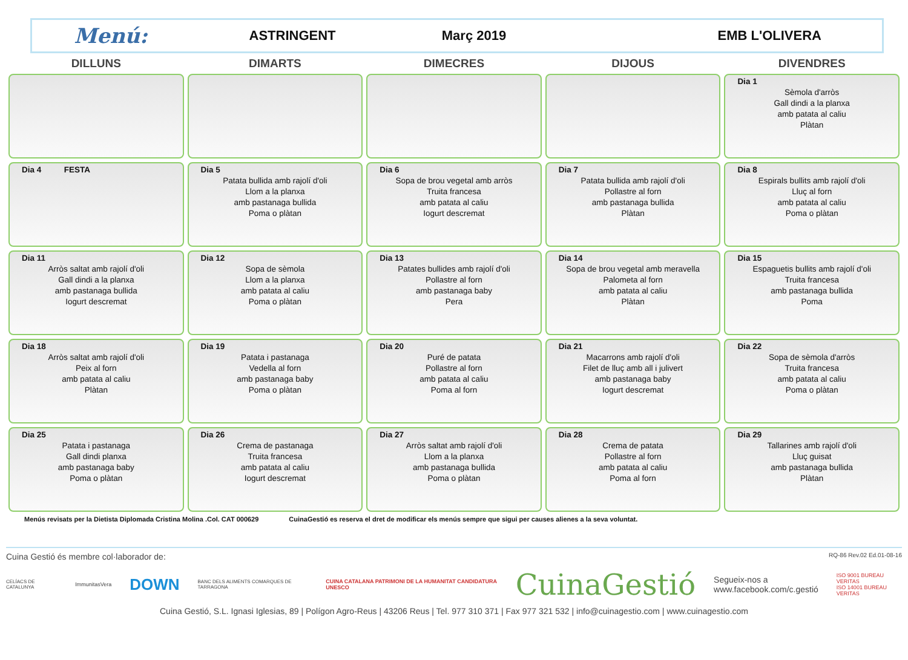Menú: ASTRINGENT Març 2019 EMB L'OLIVERA
| DILLUNS | DIMARTS | DIMECRES | DIJOUS | DIVENDRES |
| --- | --- | --- | --- | --- |
| | | | | Dia 1 Sèmola d'arròs Gall dindi a la planxa amb patata al caliu Plàtan |
| Dia 4 FESTA | Dia 5 Patata bullida amb rajolí d'oli Llom a la planxa amb pastanaga bullida Poma o plàtan | Dia 6 Sopa de brou vegetal amb arròs Truita francesa amb patata al caliu Iogurt descremat | Dia 7 Patata bullida amb rajolí d'oli Pollastre al forn amb pastanaga bullida Plàtan | Dia 8 Espirals bullits amb rajolí d'oli Lluç al forn amb patata al caliu Poma o plàtan |
| Dia 11 Arròs saltat amb rajolí d'oli Gall dindi a la planxa amb pastanaga bullida Iogurt descremat | Dia 12 Sopa de sèmola Llom a la planxa amb patata al caliu Poma o plàtan | Dia 13 Patates bullides amb rajolí d'oli Pollastre al forn amb pastanaga baby Pera | Dia 14 Sopa de brou vegetal amb meravella Palometa al forn amb patata al caliu Plàtan | Dia 15 Espaguetis bullits amb rajolí d'oli Truita francesa amb pastanaga bullida Poma |
| Dia 18 Arròs saltat amb rajolí d'oli Peix al forn amb patata al caliu Plàtan | Dia 19 Patata i pastanaga Vedella al forn amb pastanaga baby Poma o plàtan | Dia 20 Puré de patata Pollastre al forn amb patata al caliu Poma al forn | Dia 21 Macarrons amb rajolí d'oli Filet de lluç amb all i julivert amb pastanaga baby Iogurt descremat | Dia 22 Sopa de sèmola d'arròs Truita francesa amb patata al caliu Poma o plàtan |
| Dia 25 Patata i pastanaga Gall dindi planxa amb pastanaga baby Poma o plàtan | Dia 26 Crema de pastanaga Truita francesa amb patata al caliu Iogurt descremat | Dia 27 Arròs saltat amb rajolí d'oli Llom a la planxa amb pastanaga bullida Poma o plàtan | Dia 28 Crema de patata Pollastre al forn amb patata al caliu Poma al forn | Dia 29 Tallarines amb rajolí d'oli Lluç guisat amb pastanaga bullida Plàtan |
Menús revisats per la Dietista Diplomada Cristina Molina .Col. CAT 000629 CuinaGestió es reserva el dret de modificar els menús sempre que sigui per causes alienes a la seva voluntat.
Cuina Gestió és membre col·laborador de: RQ-86 Rev.02 Ed.01-08-16
CELÍACS DE CATALUNYA ImmunitasVera DOWN BANC DELS ALIMENTS COMARQUES DE TARRAGONA CUINA CATALANA PATRIMONI DE LA HUMANITAT CANDIDATURA UNESCO CuinaGestió Segueix-nos a
www.facebook.com/c.gestió ISO 9001 BUREAU VERITAS
ISO 14001 BUREAU VERITAS
Cuina Gestió, S.L. Ignasi Iglesias, 89 | Polígon Agro-Reus | 43206 Reus | Tel. 977 310 371 | Fax 977 321 532 | info@cuinagestio.com | www.cuinagestio.com